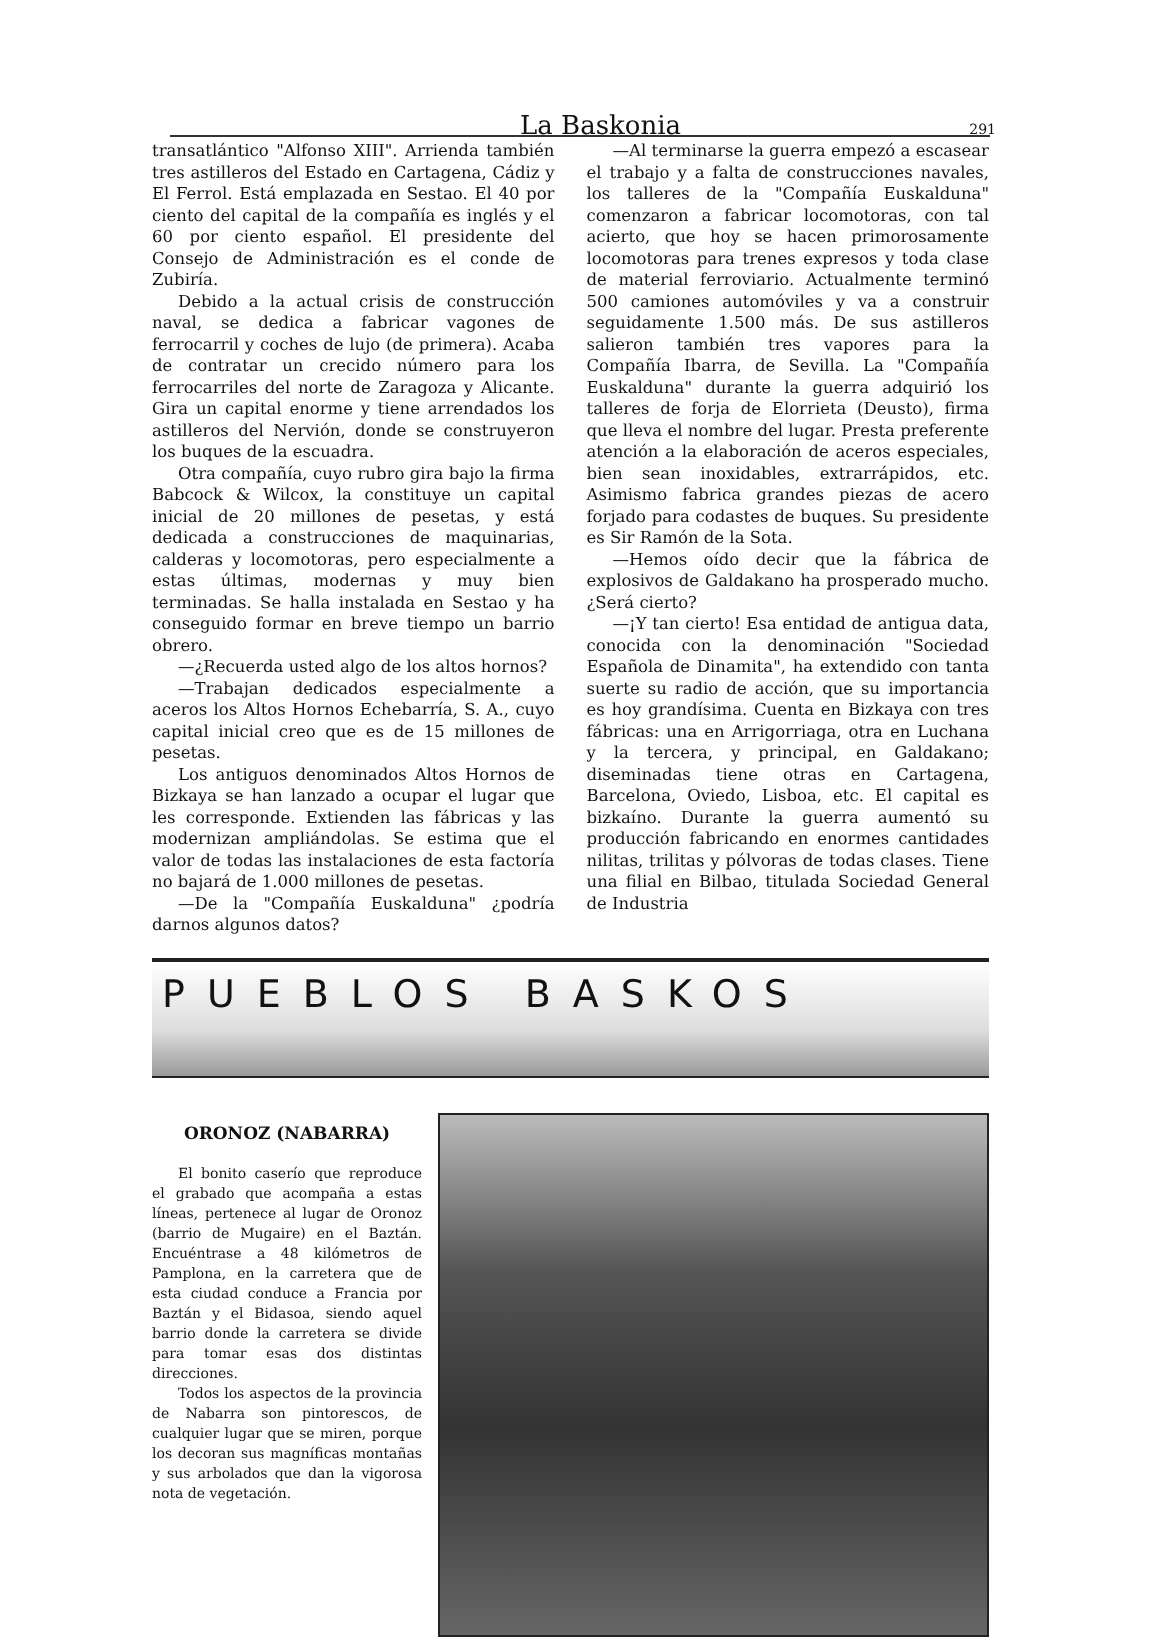La Baskonia 291
transatlántico "Alfonso XIII". Arrienda también tres astilleros del Estado en Cartagena, Cádiz y El Ferrol. Está emplazada en Sestao. El 40 por ciento del capital de la compañía es inglés y el 60 por ciento español. El presidente del Consejo de Administración es el conde de Zubiría.
Debido a la actual crisis de construcción naval, se dedica a fabricar vagones de ferrocarril y coches de lujo (de primera). Acaba de contratar un crecido número para los ferrocarriles del norte de Zaragoza y Alicante. Gira un capital enorme y tiene arrendados los astilleros del Nervión, donde se construyeron los buques de la escuadra.
Otra compañía, cuyo rubro gira bajo la firma Babcock & Wilcox, la constituye un capital inicial de 20 millones de pesetas, y está dedicada a construcciones de maquinarias, calderas y locomotoras, pero especialmente a estas últimas, modernas y muy bien terminadas. Se halla instalada en Sestao y ha conseguido formar en breve tiempo un barrio obrero.
—¿Recuerda usted algo de los altos hornos?
—Trabajan dedicados especialmente a aceros los Altos Hornos Echebarría, S. A., cuyo capital inicial creo que es de 15 millones de pesetas.
Los antiguos denominados Altos Hornos de Bizkaya se han lanzado a ocupar el lugar que les corresponde. Extienden las fábricas y las modernizan ampliándolas. Se estima que el valor de todas las instalaciones de esta factoría no bajará de 1.000 millones de pesetas.
—De la "Compañía Euskalduna" ¿podría darnos algunos datos?
—Al terminarse la guerra empezó a escasear el trabajo y a falta de construcciones navales, los talleres de la "Compañía Euskalduna" comenzaron a fabricar locomotoras, con tal acierto, que hoy se hacen primorosamente locomotoras para trenes expresos y toda clase de material ferroviario. Actualmente terminó 500 camiones automóviles y va a construir seguidamente 1.500 más. De sus astilleros salieron también tres vapores para la Compañía Ibarra, de Sevilla. La "Compañía Euskalduna" durante la guerra adquirió los talleres de forja de Elorrieta (Deusto), firma que lleva el nombre del lugar. Presta preferente atención a la elaboración de aceros especiales, bien sean inoxidables, extrarrápidos, etc. Asimismo fabrica grandes piezas de acero forjado para codastes de buques. Su presidente es Sir Ramón de la Sota.
—Hemos oído decir que la fábrica de explosivos de Galdakano ha prosperado mucho. ¿Será cierto?
—¡Y tan cierto! Esa entidad de antigua data, conocida con la denominación "Sociedad Española de Dinamita", ha extendido con tanta suerte su radio de acción, que su importancia es hoy grandísima. Cuenta en Bizkaya con tres fábricas: una en Arrigorriaga, otra en Luchana y la tercera, y principal, en Galdakano; diseminadas tiene otras en Cartagena, Barcelona, Oviedo, Lisboa, etc. El capital es bizkaíno. Durante la guerra aumentó su producción fabricando en enormes cantidades nilitas, trilitas y pólvoras de todas clases. Tiene una filial en Bilbao, titulada Sociedad General de Industria
PUEBLOS BASKOS
ORONOZ (NABARRA)
El bonito caserío que reproduce el grabado que acompaña a estas líneas, pertenece al lugar de Oronoz (barrio de Mugaire) en el Baztán. Encuéntrase a 48 kilómetros de Pamplona, en la carretera que de esta ciudad conduce a Francia por Baztán y el Bidasoa, siendo aquel barrio donde la carretera se divide para tomar esas dos distintas direcciones.
Todos los aspectos de la provincia de Nabarra son pintorescos, de cualquier lugar que se miren, porque los decoran sus magníficas montañas y sus arbolados que dan la vigorosa nota de vegetación.